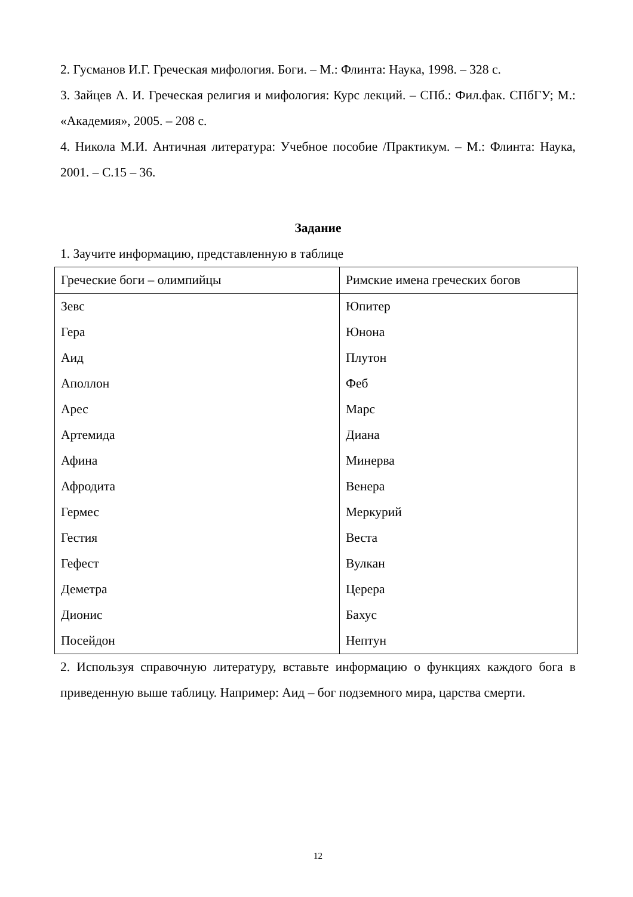2. Гусманов И.Г. Греческая мифология. Боги. – М.: Флинта: Наука, 1998. – 328 с.
3. Зайцев А. И. Греческая религия и мифология: Курс лекций. – СПб.: Фил.фак. СПбГУ; М.: «Академия», 2005. – 208 с.
4. Никола М.И. Античная литература: Учебное пособие /Практикум. – М.: Флинта: Наука, 2001. – С.15 – 36.
Задание
1. Заучите информацию, представленную в таблице
| Греческие боги – олимпийцы | Римские имена греческих богов |
| Зевс | Юпитер |
| Гера | Юнона |
| Аид | Плутон |
| Аполлон | Феб |
| Арес | Марс |
| Артемида | Диана |
| Афина | Минерва |
| Афродита | Венера |
| Гермес | Меркурий |
| Гестия | Веста |
| Гефест | Вулкан |
| Деметра | Церера |
| Дионис | Бахус |
| Посейдон | Нептун |
2. Используя справочную литературу, вставьте информацию о функциях каждого бога в приведенную выше таблицу. Например: Аид – бог подземного мира, царства смерти.
12